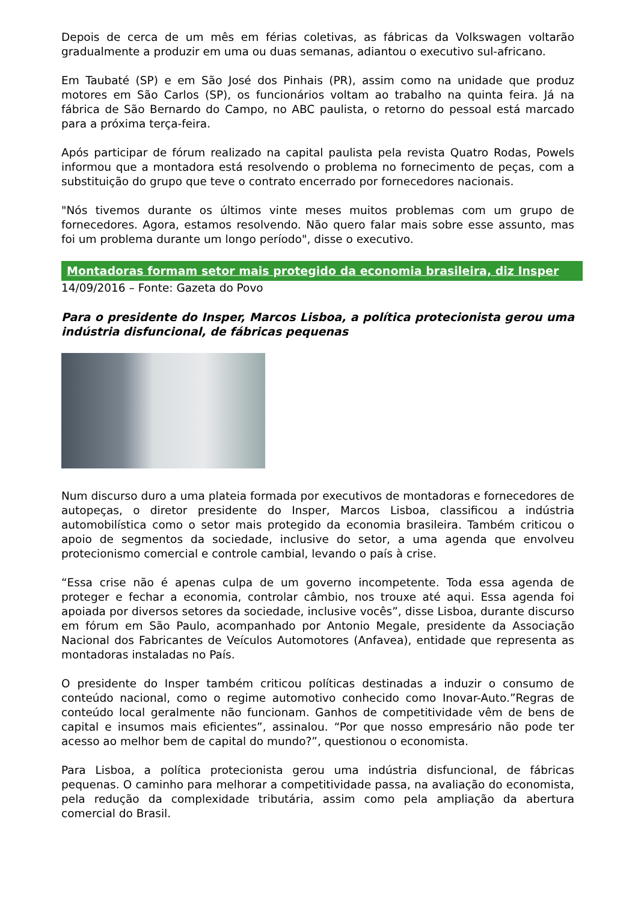Depois de cerca de um mês em férias coletivas, as fábricas da Volkswagen voltarão gradualmente a produzir em uma ou duas semanas, adiantou o executivo sul-africano.
Em Taubaté (SP) e em São José dos Pinhais (PR), assim como na unidade que produz motores em São Carlos (SP), os funcionários voltam ao trabalho na quinta feira. Já na fábrica de São Bernardo do Campo, no ABC paulista, o retorno do pessoal está marcado para a próxima terça-feira.
Após participar de fórum realizado na capital paulista pela revista Quatro Rodas, Powels informou que a montadora está resolvendo o problema no fornecimento de peças, com a substituição do grupo que teve o contrato encerrado por fornecedores nacionais.
"Nós tivemos durante os últimos vinte meses muitos problemas com um grupo de fornecedores. Agora, estamos resolvendo. Não quero falar mais sobre esse assunto, mas foi um problema durante um longo período", disse o executivo.
Montadoras formam setor mais protegido da economia brasileira, diz Insper
14/09/2016 – Fonte: Gazeta do Povo
Para o presidente do Insper, Marcos Lisboa, a política protecionista gerou uma indústria disfuncional, de fábricas pequenas
Num discurso duro a uma plateia formada por executivos de montadoras e fornecedores de autopeças, o diretor presidente do Insper, Marcos Lisboa, classificou a indústria automobilística como o setor mais protegido da economia brasileira. Também criticou o apoio de segmentos da sociedade, inclusive do setor, a uma agenda que envolveu protecionismo comercial e controle cambial, levando o país à crise.
“Essa crise não é apenas culpa de um governo incompetente. Toda essa agenda de proteger e fechar a economia, controlar câmbio, nos trouxe até aqui. Essa agenda foi apoiada por diversos setores da sociedade, inclusive vocês”, disse Lisboa, durante discurso em fórum em São Paulo, acompanhado por Antonio Megale, presidente da Associação Nacional dos Fabricantes de Veículos Automotores (Anfavea), entidade que representa as montadoras instaladas no País.
O presidente do Insper também criticou políticas destinadas a induzir o consumo de conteúdo nacional, como o regime automotivo conhecido como Inovar-Auto.”Regras de conteúdo local geralmente não funcionam. Ganhos de competitividade vêm de bens de capital e insumos mais eficientes”, assinalou. “Por que nosso empresário não pode ter acesso ao melhor bem de capital do mundo?”, questionou o economista.
Para Lisboa, a política protecionista gerou uma indústria disfuncional, de fábricas pequenas. O caminho para melhorar a competitividade passa, na avaliação do economista, pela redução da complexidade tributária, assim como pela ampliação da abertura comercial do Brasil.